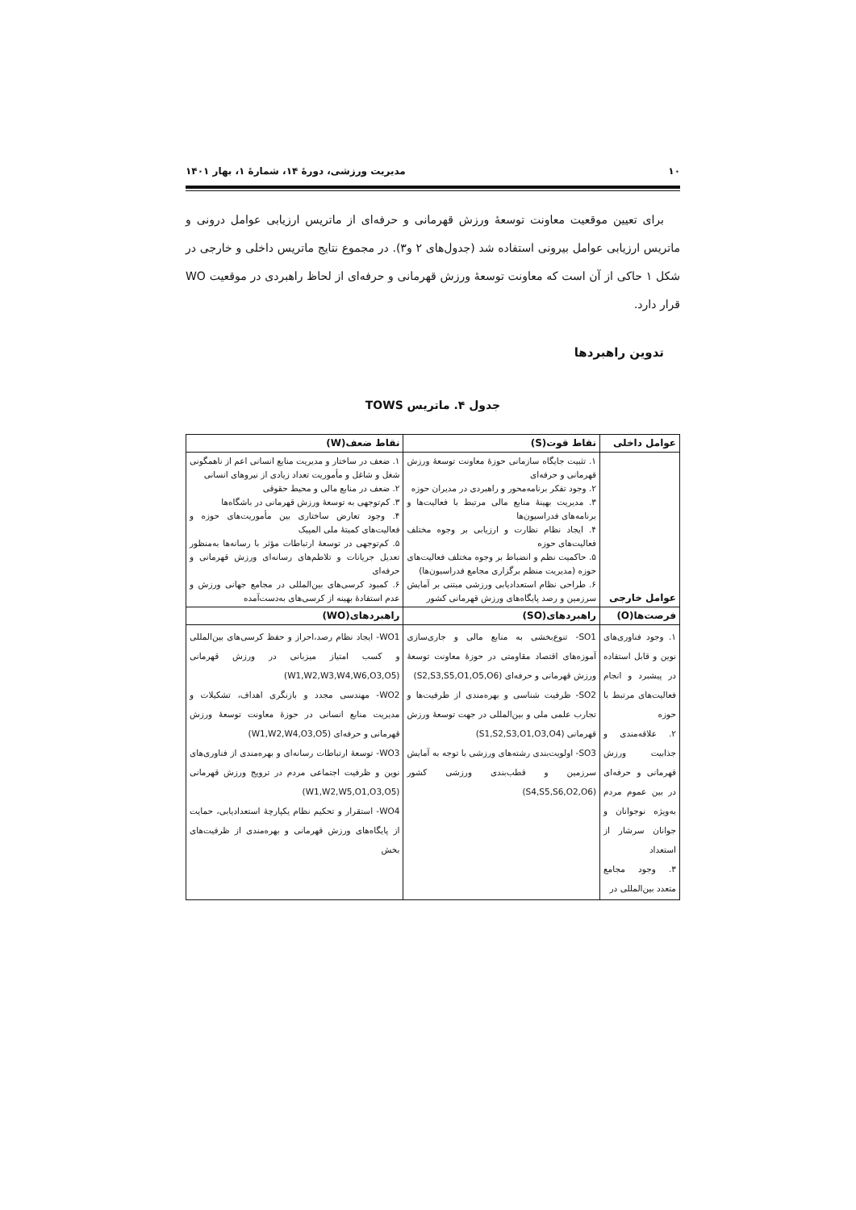۱۰ مدیریت ورزشی، دورۀ ۱۴، شمارۀ ۱، بهار ۱۴۰۱
برای تعیین موقعیت معاونت توسعۀ ورزش قهرمانی و حرفه‌ای از ماتریس ارزیابی عوامل درونی و ماتریس ارزیابی عوامل بیرونی استفاده شد (جدول‌های ۲ و۳). در مجموع نتایج ماتریس داخلی و خارجی در شکل ۱ حاکی از آن است که معاونت توسعۀ ورزش قهرمانی و حرفه‌ای از لحاظ راهبردی در موقعیت WO قرار دارد.
تدوین راهبردها
جدول ۴. ماتریس TOWS
| عوامل داخلی | نقاط قوت(S) | نقاط ضعف(W) |
| --- | --- | --- |
| عوامل خارجی | ۱. تثبیت جایگاه سازمانی حوزۀ معاونت توسعۀ ورزش قهرمانی و حرفه‌ای ۲. وجود تفکر برنامه‌محور و راهبردی در مدیران حوزه ۳. مدیریت بهینۀ منابع مالی مرتبط با فعالیت‌ها و برنامه‌های فدراسیون‌ها ۴. ایجاد نظام نظارت و ارزیابی بر وجوه مختلف فعالیت‌های حوزه ۵. حاکمیت نظم و انضباط بر وجوه مختلف فعالیت‌های حوزه (مدیریت منظم برگزاری مجامع فدراسیون‌ها) ۶. طراحی نظام استعدادیابی ورزشی مبتنی بر آمایش سرزمین و رصد پایگاه‌های ورزش قهرمانی کشور | ۱. ضعف در ساختار و مدیریت منابع انسانی اعم از ناهمگونی شغل و شاغل و مأموریت تعداد زیادی از نیروهای انسانی ۲. ضعف در منابع مالی و محیط حقوقی ۳. کم‌توجهی به توسعۀ ورزش قهرمانی در باشگاه‌ها ۴. وجود تعارض ساختاری بین مأموریت‌های حوزه و فعالیت‌های کمیتۀ ملی المپیک ۵. کم‌توجهی در توسعۀ ارتباطات مؤثر با رسانه‌ها به‌منظور تعدیل جریانات و تلاطم‌های رسانه‌ای ورزش قهرمانی و حرفه‌ای ۶. کمبود کرسی‌های بین‌المللی در مجامع جهانی ورزش و عدم استفادۀ بهینه از کرسی‌های به‌دست‌آمده |
| فرصت‌ها(O) | راهبردهای(SO) | راهبردهای(WO) |
| ۱. وجود فناوری‌های نوین و قابل استفاده در پیشبرد و انجام فعالیت‌های مرتبط با حوزه ۲. علاقه‌مندی و جذابیت ورزش قهرمانی و حرفه‌ای در بین عموم مردم به‌ویژه نوجوانان و جوانان سرشار از استعداد ۳. وجود مجامع متعدد بین‌المللی در | SO1- تنوع‌بخشی به منابع مالی و جاری‌سازی آموزه‌های اقتصاد مقاومتی در حوزۀ معاونت توسعۀ ورزش قهرمانی و حرفه‌ای (S2,S3,S5,O1,O5,O6) SO2- ظرفیت شناسی و بهره‌مندی از ظرفیت‌ها و تجارب علمی ملی و بین‌المللی در جهت توسعۀ ورزش قهرمانی (S1,S2,S3,O1,O3,O4) SO3- اولویت‌بندی رشته‌های ورزشی با توجه به آمایش سرزمین و قطب‌بندی ورزشی کشور (S4,S5,S6,O2,O6) | WO1- ایجاد نظام رصد،احراز و حفظ کرسی‌های بین‌المللی و کسب امتیاز میزبانی در ورزش قهرمانی (W1,W2,W3,W4,W6,O3,O5) WO2- مهندسی مجدد و بازنگری اهداف، تشکیلات و مدیریت منابع انسانی در حوزۀ معاونت توسعۀ ورزش قهرمانی و حرفه‌ای (W1,W2,W4,O3,O5) WO3- توسعۀ ارتباطات رسانه‌ای و بهره‌مندی از فناوری‌های نوین و ظرفیت اجتماعی مردم در ترویج ورزش قهرمانی (W1,W2,W5,O1,O3,O5) WO4- استقرار و تحکیم نظام یکپارچۀ استعدادیابی، حمایت از پایگاه‌های ورزش قهرمانی و بهره‌مندی از ظرفیت‌های بخش |